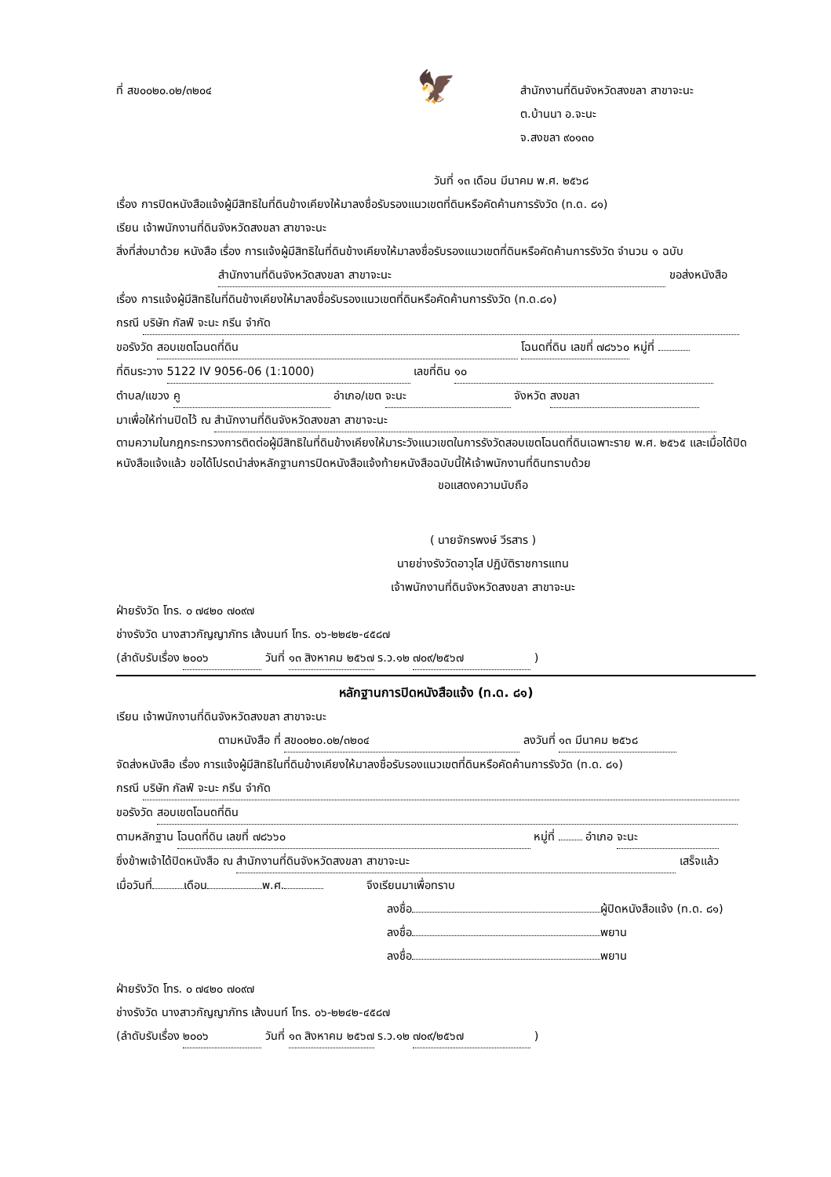🦅
ที่ สข๐๐๒๐.๐๒/๓๒๐๔ สำนักงานที่ดินจังหวัดสงขลา สาขาจะนะ
ต.บ้านนา อ.จะนะ
จ.สงขลา ๙๐๑๓๐
วันที่ ๑๓ เดือน มีนาคม พ.ศ. ๒๕๖๘
เรื่อง การปิดหนังสือแจ้งผู้มีสิทธิในที่ดินข้างเคียงให้มาลงชื่อรับรองแนวเขตที่ดินหรือคัดค้านการรังวัด (ท.ด. ๘๑)
เรียน เจ้าพนักงานที่ดินจังหวัดสงขลา สาขาจะนะ
สิ่งที่ส่งมาด้วย หนังสือ เรื่อง การแจ้งผู้มีสิทธิในที่ดินข้างเคียงให้มาลงชื่อรับรองแนวเขตที่ดินหรือคัดค้านการรังวัด จำนวน ๑ ฉบับ
สำนักงานที่ดินจังหวัดสงขลา สาขาจะนะ ขอส่งหนังสือ
เรื่อง การแจ้งผู้มีสิทธิในที่ดินข้างเคียงให้มาลงชื่อรับรองแนวเขตที่ดินหรือคัดค้านการรังวัด (ท.ด.๘๑)
กรณี บริษัท กัลฟ์ จะนะ กรีน จำกัด
ขอรังวัด สอบเขตโฉนดที่ดิน โฉนดที่ดิน เลขที่ ๗๘๖๖๐ หมู่ที่
ที่ดินระวาง 5122 IV 9056-06 (1:1000) เลขที่ดิน ๑๐
ตำบล/แขวง คู อำเภอ/เขต จะนะ จังหวัด สงขลา
มาเพื่อให้ท่านปิดไว้ ณ สำนักงานที่ดินจังหวัดสงขลา สาขาจะนะ
ตามความในกฎกระทรวงการติดต่อผู้มีสิทธิในที่ดินข้างเคียงให้มาระวังแนวเขตในการรังวัดสอบเขตโฉนดที่ดินเฉพาะราย พ.ศ. ๒๕๖๕ และเมื่อได้ปิดหนังสือแจ้งแล้ว ขอได้โปรดนำส่งหลักฐานการปิดหนังสือแจ้งท้ายหนังสือฉบับนี้ให้เจ้าพนักงานที่ดินทราบด้วย
ขอแสดงความนับถือ
( นายจักรพงษ์ วีรสาร )
นายช่างรังวัดอาวุโส ปฏิบัติราชการแทน
เจ้าพนักงานที่ดินจังหวัดสงขลา สาขาจะนะ
ฝ่ายรังวัด โทร. ๐ ๗๔๒๐ ๗๐๙๗
ช่างรังวัด นางสาวกัญญาภัทร เส้งนนท์ โทร. ๐๖-๒๒๔๒-๔๕๘๗
(ลำดับรับเรื่อง ๒๐๐๖ วันที่ ๑๓ สิงหาคม ๒๕๖๗ ร.ว.๑๒ ๗๐๙/๒๕๖๗ )
หลักฐานการปิดหนังสือแจ้ง (ท.ด. ๘๑)
เรียน เจ้าพนักงานที่ดินจังหวัดสงขลา สาขาจะนะ
ตามหนังสือ ที่ สข๐๐๒๐.๐๒/๓๒๐๔ ลงวันที่ ๑๓ มีนาคม ๒๕๖๘
จัดส่งหนังสือ เรื่อง การแจ้งผู้มีสิทธิในที่ดินข้างเคียงให้มาลงชื่อรับรองแนวเขตที่ดินหรือคัดค้านการรังวัด (ท.ด. ๘๑)
กรณี บริษัท กัลฟ์ จะนะ กรีน จำกัด
ขอรังวัด สอบเขตโฉนดที่ดิน
ตามหลักฐาน โฉนดที่ดิน เลขที่ ๗๘๖๖๐ หมู่ที่ อำเภอ จะนะ
ซึ่งข้าพเจ้าได้ปิดหนังสือ ณ สำนักงานที่ดินจังหวัดสงขลา สาขาจะนะ เสร็จแล้ว
เมื่อวันที่ เดือน พ.ศ. จึงเรียนมาเพื่อทราบ
ลงชื่อ ผู้ปิดหนังสือแจ้ง (ท.ด. ๘๑)
ลงชื่อ พยาน
ลงชื่อ พยาน
ฝ่ายรังวัด โทร. ๐ ๗๔๒๐ ๗๐๙๗
ช่างรังวัด นางสาวกัญญาภัทร เส้งนนท์ โทร. ๐๖-๒๒๔๒-๔๕๘๗
(ลำดับรับเรื่อง ๒๐๐๖ วันที่ ๑๓ สิงหาคม ๒๕๖๗ ร.ว.๑๒ ๗๐๙/๒๕๖๗ )